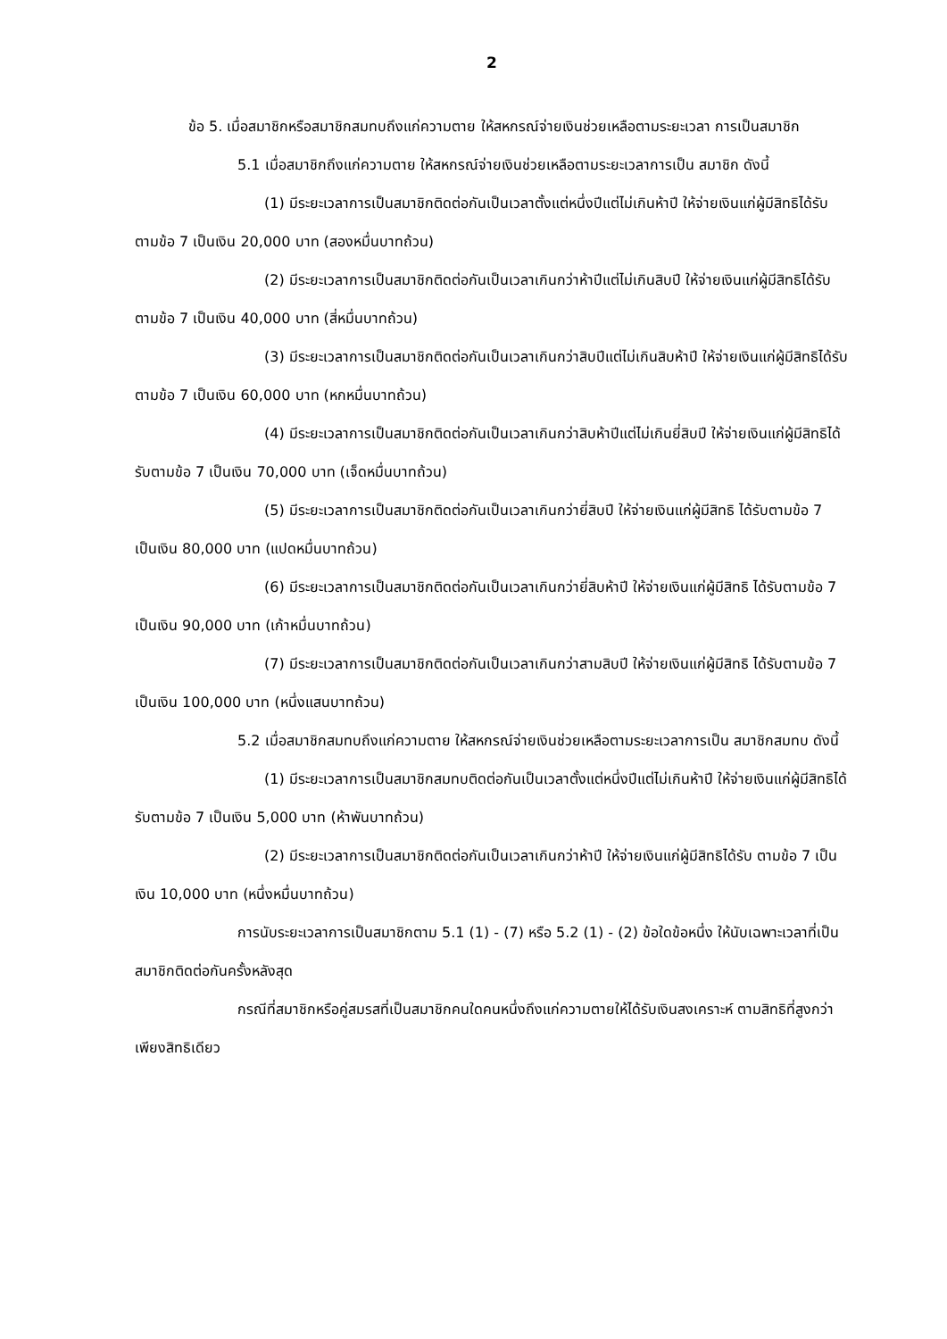2
ข้อ 5. เมื่อสมาชิกหรือสมาชิกสมทบถึงแก่ความตาย ให้สหกรณ์จ่ายเงินช่วยเหลือตามระยะเวลา การเป็นสมาชิก
5.1 เมื่อสมาชิกถึงแก่ความตาย ให้สหกรณ์จ่ายเงินช่วยเหลือตามระยะเวลาการเป็น สมาชิก ดังนี้
(1) มีระยะเวลาการเป็นสมาชิกติดต่อกันเป็นเวลาตั้งแต่หนึ่งปีแต่ไม่เกินห้าปี ให้จ่ายเงินแก่ผู้มีสิทธิได้รับตามข้อ 7 เป็นเงิน 20,000 บาท (สองหมื่นบาทถ้วน)
(2) มีระยะเวลาการเป็นสมาชิกติดต่อกันเป็นเวลาเกินกว่าห้าปีแต่ไม่เกินสิบปี ให้จ่ายเงินแก่ผู้มีสิทธิได้รับตามข้อ 7 เป็นเงิน 40,000 บาท (สี่หมื่นบาทถ้วน)
(3) มีระยะเวลาการเป็นสมาชิกติดต่อกันเป็นเวลาเกินกว่าสิบปีแต่ไม่เกินสิบห้าปี ให้จ่ายเงินแก่ผู้มีสิทธิได้รับตามข้อ 7 เป็นเงิน 60,000 บาท (หกหมื่นบาทถ้วน)
(4) มีระยะเวลาการเป็นสมาชิกติดต่อกันเป็นเวลาเกินกว่าสิบห้าปีแต่ไม่เกินยี่สิบปี ให้จ่ายเงินแก่ผู้มีสิทธิได้รับตามข้อ 7 เป็นเงิน 70,000 บาท (เจ็ดหมื่นบาทถ้วน)
(5) มีระยะเวลาการเป็นสมาชิกติดต่อกันเป็นเวลาเกินกว่ายี่สิบปี ให้จ่ายเงินแก่ผู้มีสิทธิ ได้รับตามข้อ 7 เป็นเงิน 80,000 บาท (แปดหมื่นบาทถ้วน)
(6) มีระยะเวลาการเป็นสมาชิกติดต่อกันเป็นเวลาเกินกว่ายี่สิบห้าปี ให้จ่ายเงินแก่ผู้มีสิทธิ ได้รับตามข้อ 7 เป็นเงิน 90,000 บาท (เก้าหมื่นบาทถ้วน)
(7) มีระยะเวลาการเป็นสมาชิกติดต่อกันเป็นเวลาเกินกว่าสามสิบปี ให้จ่ายเงินแก่ผู้มีสิทธิ ได้รับตามข้อ 7 เป็นเงิน 100,000 บาท (หนึ่งแสนบาทถ้วน)
5.2 เมื่อสมาชิกสมทบถึงแก่ความตาย ให้สหกรณ์จ่ายเงินช่วยเหลือตามระยะเวลาการเป็น สมาชิกสมทบ ดังนี้
(1) มีระยะเวลาการเป็นสมาชิกสมทบติดต่อกันเป็นเวลาตั้งแต่หนึ่งปีแต่ไม่เกินห้าปี ให้จ่ายเงินแก่ผู้มีสิทธิได้รับตามข้อ 7 เป็นเงิน 5,000 บาท (ห้าพันบาทถ้วน)
(2) มีระยะเวลาการเป็นสมาชิกติดต่อกันเป็นเวลาเกินกว่าห้าปี ให้จ่ายเงินแก่ผู้มีสิทธิได้รับ ตามข้อ 7 เป็นเงิน 10,000 บาท (หนึ่งหมื่นบาทถ้วน)
การนับระยะเวลาการเป็นสมาชิกตาม 5.1 (1) - (7) หรือ 5.2 (1) - (2) ข้อใดข้อหนึ่ง ให้นับเฉพาะเวลาที่เป็นสมาชิกติดต่อกันครั้งหลังสุด
กรณีที่สมาชิกหรือคู่สมรสที่เป็นสมาชิกคนใดคนหนึ่งถึงแก่ความตายให้ได้รับเงินสงเคราะห์ ตามสิทธิที่สูงกว่าเพียงสิทธิเดียว